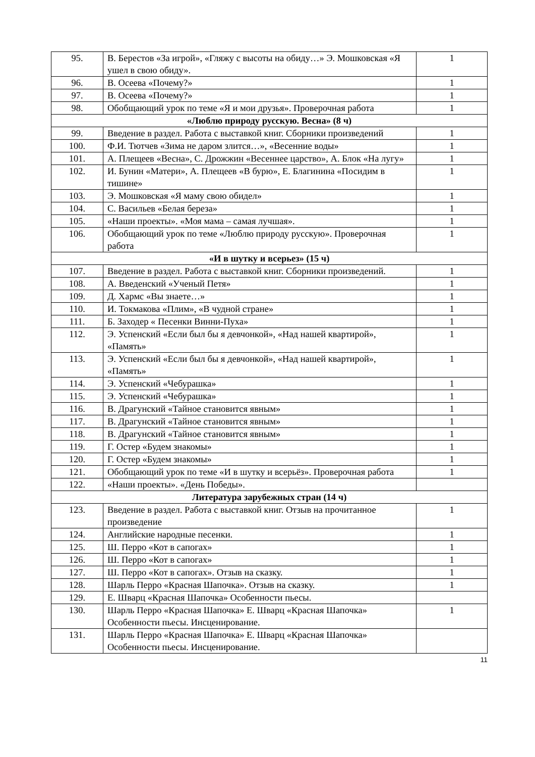| 95. | В. Берестов «За игрой», «Гляжу с высоты на обиду…» Э. Мошковская «Я ушел в свою обиду». | 1 |
| 96. | В. Осеева «Почему?» | 1 |
| 97. | В. Осеева «Почему?» | 1 |
| 98. | Обобщающий урок по теме «Я и мои друзья». Проверочная работа | 1 |
| «Люблю природу русскую. Весна» (8 ч) | | |
| 99. | Введение в раздел. Работа с выставкой книг. Сборники произведений | 1 |
| 100. | Ф.И. Тютчев «Зима не даром злится…», «Весенние воды» | 1 |
| 101. | А. Плещеев «Весна», С. Дрожжин «Весеннее царство», А. Блок «На лугу» | 1 |
| 102. | И. Бунин «Матери», А. Плещеев «В бурю», Е. Благинина «Посидим в тишине» | 1 |
| 103. | Э. Мошковская «Я маму свою обидел» | 1 |
| 104. | С. Васильев «Белая береза» | 1 |
| 105. | «Наши проекты». «Моя мама – самая лучшая». | 1 |
| 106. | Обобщающий урок по теме «Люблю природу русскую». Проверочная работа | 1 |
| «И в шутку и всерьез» (15 ч) | | |
| 107. | Введение в раздел. Работа с выставкой книг. Сборники произведений. | 1 |
| 108. | А. Введенский «Ученый Петя» | 1 |
| 109. | Д. Хармс «Вы знаете…» | 1 |
| 110. | И. Токмакова «Плим», «В чудной стране» | 1 |
| 111. | Б. Заходер « Песенки Винни-Пуха» | 1 |
| 112. | Э. Успенский «Если был бы я девчонкой», «Над нашей квартирой», «Память» | 1 |
| 113. | Э. Успенский «Если был бы я девчонкой», «Над нашей квартирой», «Память» | 1 |
| 114. | Э. Успенский «Чебурашка» | 1 |
| 115. | Э. Успенский «Чебурашка» | 1 |
| 116. | В. Драгунский «Тайное становится явным» | 1 |
| 117. | В. Драгунский «Тайное становится явным» | 1 |
| 118. | В. Драгунский «Тайное становится явным» | 1 |
| 119. | Г. Остер «Будем знакомы» | 1 |
| 120. | Г. Остер «Будем знакомы» | 1 |
| 121. | Обобщающий урок по теме «И в шутку и всерьёз». Проверочная работа | 1 |
| 122. | «Наши проекты». «День Победы». | |
| Литература зарубежных стран (14 ч) | | |
| 123. | Введение в раздел. Работа с выставкой книг. Отзыв на прочитанное произведение | 1 |
| 124. | Английские народные песенки. | 1 |
| 125. | Ш. Перро «Кот в сапогах» | 1 |
| 126. | Ш. Перро «Кот в сапогах» | 1 |
| 127. | Ш. Перро «Кот в сапогах». Отзыв на сказку. | 1 |
| 128. | Шарль Перро «Красная Шапочка». Отзыв на сказку. | 1 |
| 129. | Е. Шварц «Красная Шапочка» Особенности пьесы. | |
| 130. | Шарль Перро «Красная Шапочка» Е. Шварц «Красная Шапочка» Особенности пьесы. Инсценирование. | 1 |
| 131. | Шарль Перро «Красная Шапочка» Е. Шварц «Красная Шапочка» Особенности пьесы. Инсценирование. | |
11